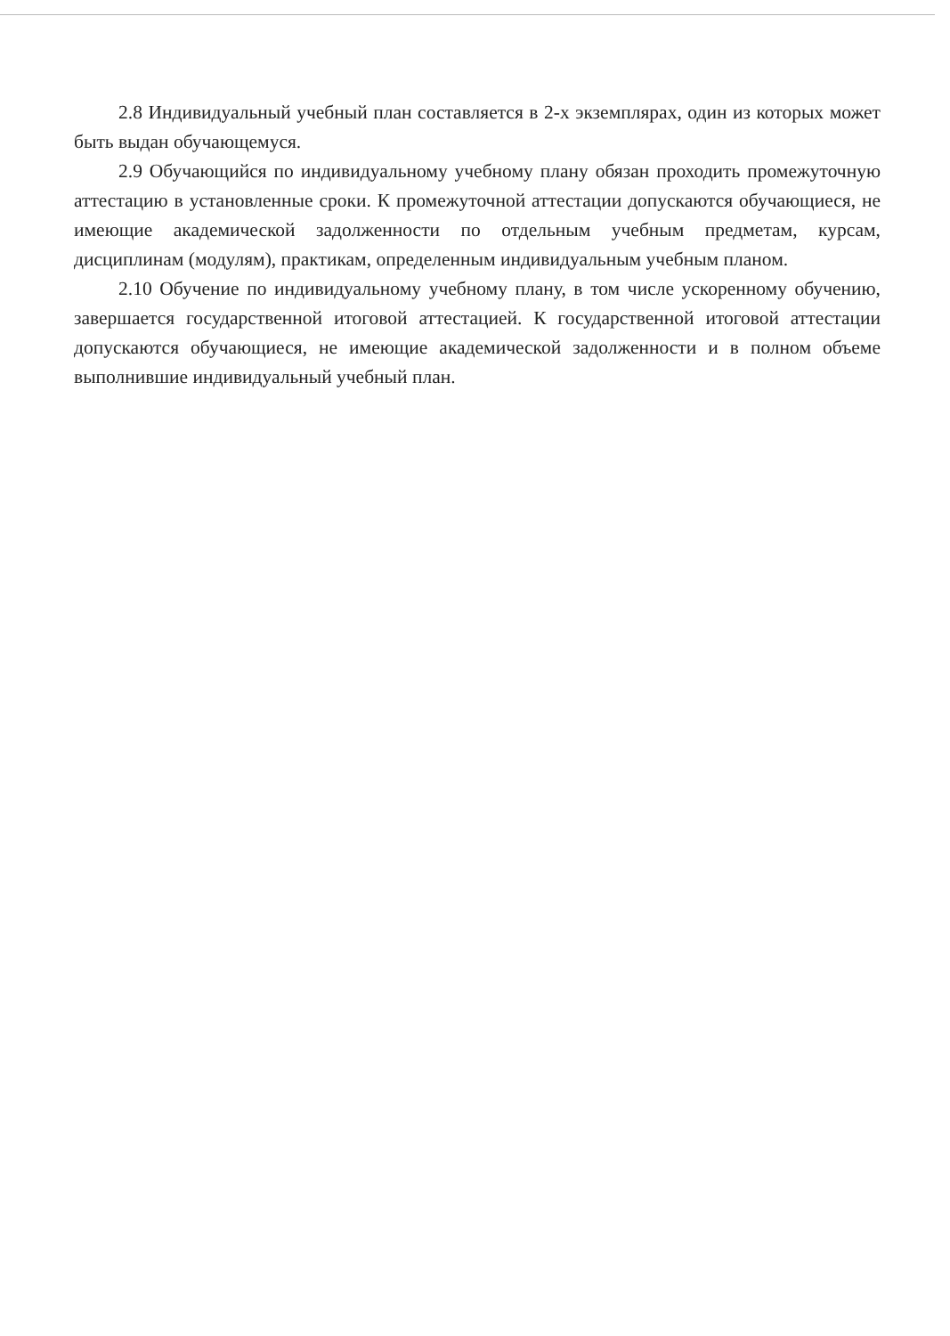2.8 Индивидуальный учебный план составляется в 2-х экземплярах, один из которых может быть выдан обучающемуся.
2.9 Обучающийся по индивидуальному учебному плану обязан проходить промежуточную аттестацию в установленные сроки. К промежуточной аттестации допускаются обучающиеся, не имеющие академической задолженности по отдельным учебным предметам, курсам, дисциплинам (модулям), практикам, определенным индивидуальным учебным планом.
2.10 Обучение по индивидуальному учебному плану, в том числе ускоренному обучению, завершается государственной итоговой аттестацией. К государственной итоговой аттестации допускаются обучающиеся, не имеющие академической задолженности и в полном объеме выполнившие индивидуальный учебный план.